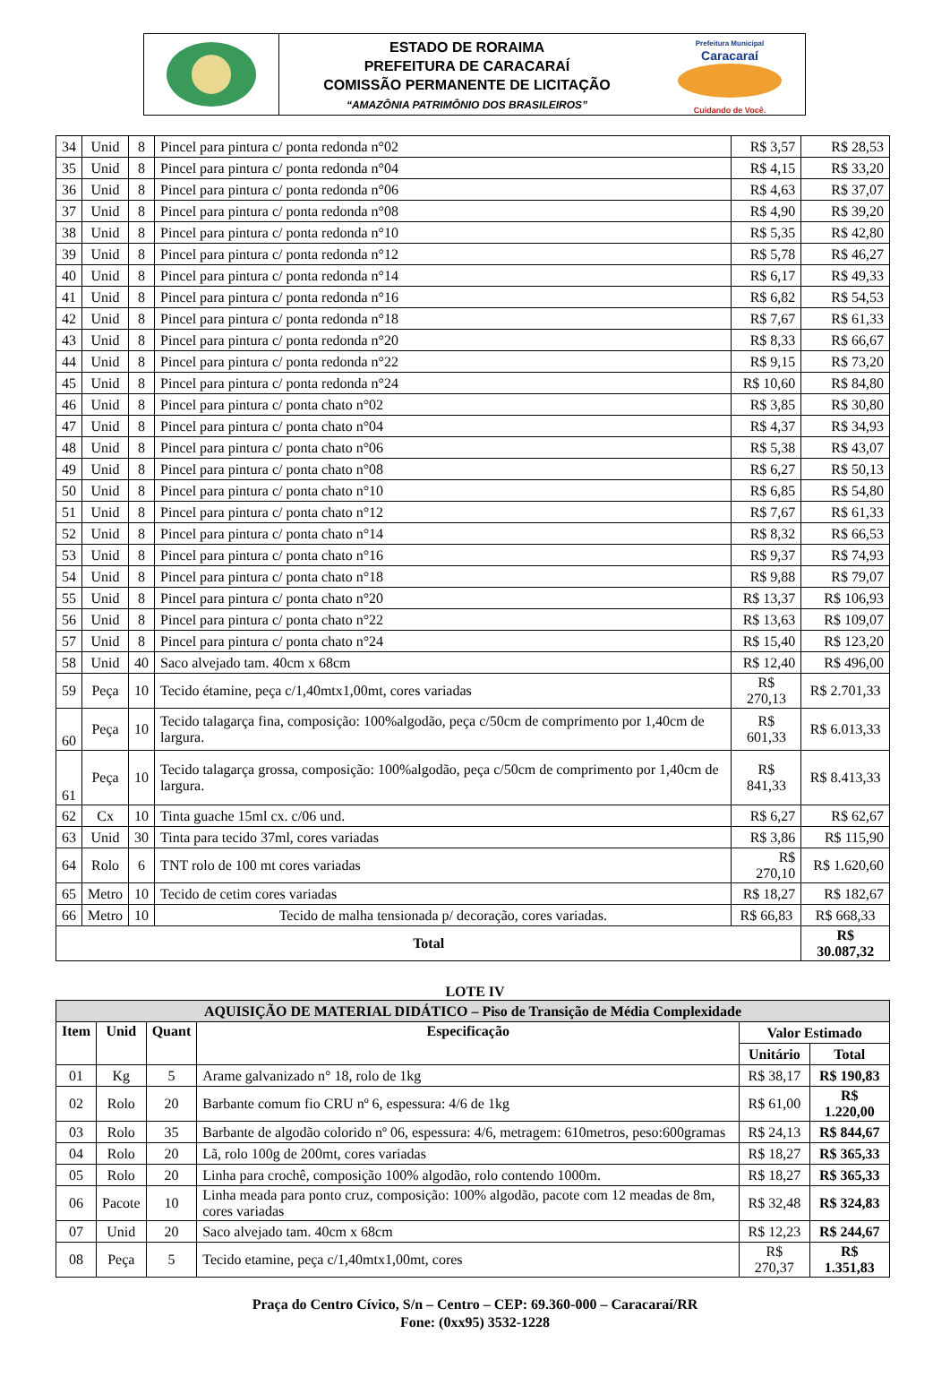ESTADO DE RORAIMA
PREFEITURA DE CARACARAÍ
COMISSÃO PERMANENTE DE LICITAÇÃO
“AMAZÔNIA PATRIMÔNIO DOS BRASILEIROS”
Prefeitura Municipal
Caracaraí
Cuidando de Você.
| 34 | Unid | 8 | Pincel para pintura c/ ponta redonda n°02 | R$ 3,57 | R$ 28,53 |
| 35 | Unid | 8 | Pincel para pintura c/ ponta redonda n°04 | R$ 4,15 | R$ 33,20 |
| 36 | Unid | 8 | Pincel para pintura c/ ponta redonda n°06 | R$ 4,63 | R$ 37,07 |
| 37 | Unid | 8 | Pincel para pintura c/ ponta redonda n°08 | R$ 4,90 | R$ 39,20 |
| 38 | Unid | 8 | Pincel para pintura c/ ponta redonda n°10 | R$ 5,35 | R$ 42,80 |
| 39 | Unid | 8 | Pincel para pintura c/ ponta redonda n°12 | R$ 5,78 | R$ 46,27 |
| 40 | Unid | 8 | Pincel para pintura c/ ponta redonda n°14 | R$ 6,17 | R$ 49,33 |
| 41 | Unid | 8 | Pincel para pintura c/ ponta redonda n°16 | R$ 6,82 | R$ 54,53 |
| 42 | Unid | 8 | Pincel para pintura c/ ponta redonda n°18 | R$ 7,67 | R$ 61,33 |
| 43 | Unid | 8 | Pincel para pintura c/ ponta redonda n°20 | R$ 8,33 | R$ 66,67 |
| 44 | Unid | 8 | Pincel para pintura c/ ponta redonda n°22 | R$ 9,15 | R$ 73,20 |
| 45 | Unid | 8 | Pincel para pintura c/ ponta redonda n°24 | R$ 10,60 | R$ 84,80 |
| 46 | Unid | 8 | Pincel para pintura c/ ponta chato n°02 | R$ 3,85 | R$ 30,80 |
| 47 | Unid | 8 | Pincel para pintura c/ ponta chato n°04 | R$ 4,37 | R$ 34,93 |
| 48 | Unid | 8 | Pincel para pintura c/ ponta chato n°06 | R$ 5,38 | R$ 43,07 |
| 49 | Unid | 8 | Pincel para pintura c/ ponta chato n°08 | R$ 6,27 | R$ 50,13 |
| 50 | Unid | 8 | Pincel para pintura c/ ponta chato n°10 | R$ 6,85 | R$ 54,80 |
| 51 | Unid | 8 | Pincel para pintura c/ ponta chato n°12 | R$ 7,67 | R$ 61,33 |
| 52 | Unid | 8 | Pincel para pintura c/ ponta chato n°14 | R$ 8,32 | R$ 66,53 |
| 53 | Unid | 8 | Pincel para pintura c/ ponta chato n°16 | R$ 9,37 | R$ 74,93 |
| 54 | Unid | 8 | Pincel para pintura c/ ponta chato n°18 | R$ 9,88 | R$ 79,07 |
| 55 | Unid | 8 | Pincel para pintura c/ ponta chato n°20 | R$ 13,37 | R$ 106,93 |
| 56 | Unid | 8 | Pincel para pintura c/ ponta chato n°22 | R$ 13,63 | R$ 109,07 |
| 57 | Unid | 8 | Pincel para pintura c/ ponta chato n°24 | R$ 15,40 | R$ 123,20 |
| 58 | Unid | 40 | Saco alvejado tam. 40cm x 68cm | R$ 12,40 | R$ 496,00 |
| 59 | Peça | 10 | Tecido étamine, peça c/1,40mtx1,00mt, cores variadas | R$ 270,13 | R$ 2.701,33 |
| 60 | Peça | 10 | Tecido talagarça fina, composição: 100%algodão, peça c/50cm de comprimento por 1,40cm de largura. | R$ 601,33 | R$ 6.013,33 |
| 61 | Peça | 10 | Tecido talagarça grossa, composição: 100%algodão, peça c/50cm de comprimento por 1,40cm de largura. | R$ 841,33 | R$ 8.413,33 |
| 62 | Cx | 10 | Tinta guache 15ml cx. c/06 und. | R$ 6,27 | R$ 62,67 |
| 63 | Unid | 30 | Tinta para tecido 37ml, cores variadas | R$ 3,86 | R$ 115,90 |
| 64 | Rolo | 6 | TNT rolo de 100 mt cores variadas | R$ 270,10 | R$ 1.620,60 |
| 65 | Metro | 10 | Tecido de cetim cores variadas | R$ 18,27 | R$ 182,67 |
| 66 | Metro | 10 | Tecido de malha tensionada p/ decoração, cores variadas. | R$ 66,83 | R$ 668,33 |
| Total | | | | | R$ 30.087,32 |
LOTE IV
| AQUISIÇÃO DE MATERIAL DIDÁTICO – Piso de Transição de Média Complexidade | | | | | |
| --- | --- | --- | --- | --- | --- |
| Item | Unid | Quant | Especificação | Valor Estimado | |
| | | | | Unitário | Total |
| 01 | Kg | 5 | Arame galvanizado n° 18, rolo de 1kg | R$ 38,17 | R$ 190,83 |
| 02 | Rolo | 20 | Barbante comum fio CRU nº 6, espessura: 4/6 de 1kg | R$ 61,00 | R$ 1.220,00 |
| 03 | Rolo | 35 | Barbante de algodão colorido nº 06, espessura: 4/6, metragem: 610metros, peso:600gramas | R$ 24,13 | R$ 844,67 |
| 04 | Rolo | 20 | Lã, rolo 100g de 200mt, cores variadas | R$ 18,27 | R$ 365,33 |
| 05 | Rolo | 20 | Linha para crochê, composição 100% algodão, rolo contendo 1000m. | R$ 18,27 | R$ 365,33 |
| 06 | Pacote | 10 | Linha meada para ponto cruz, composição: 100% algodão, pacote com 12 meadas de 8m, cores variadas | R$ 32,48 | R$ 324,83 |
| 07 | Unid | 20 | Saco alvejado tam. 40cm x 68cm | R$ 12,23 | R$ 244,67 |
| 08 | Peça | 5 | Tecido etamine, peça c/1,40mtx1,00mt, cores | R$ 270,37 | R$ 1.351,83 |
Praça do Centro Cívico, S/n – Centro – CEP: 69.360-000 – Caracaraí/RR
Fone: (0xx95) 3532-1228